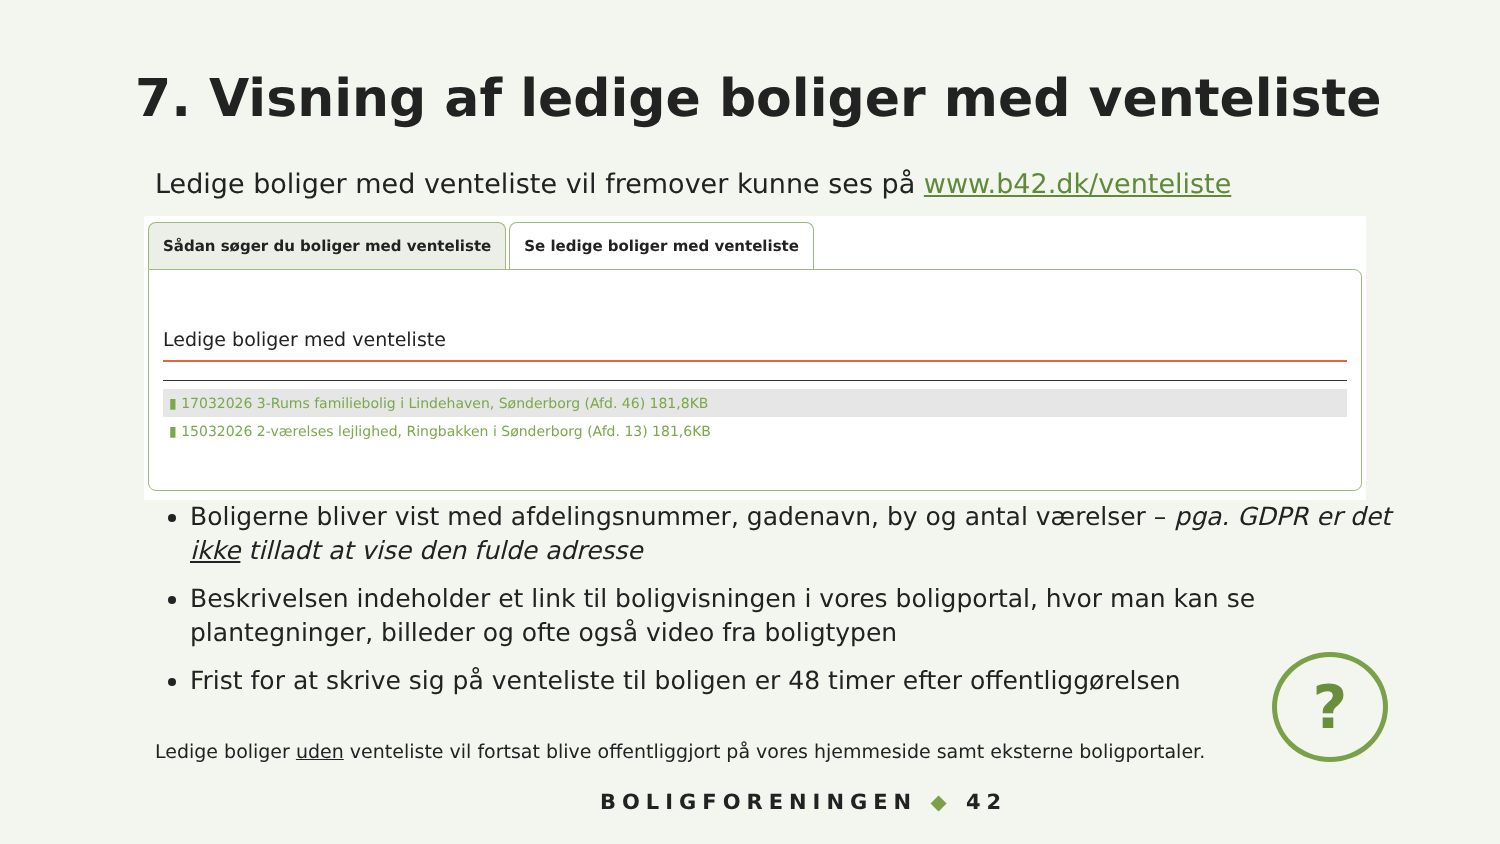7. Visning af ledige boliger med venteliste
Ledige boliger med venteliste vil fremover kunne ses på www.b42.dk/venteliste
Sådan søger du boliger med venteliste
Se ledige boliger med venteliste
Ledige boliger med venteliste
▮ 17032026 3-Rums familiebolig i Lindehaven, Sønderborg (Afd. 46) 181,8KB
▮ 15032026 2-værelses lejlighed, Ringbakken i Sønderborg (Afd. 13) 181,6KB
Boligerne bliver vist med afdelingsnummer, gadenavn, by og antal værelser – pga. GDPR er det ikke tilladt at vise den fulde adresse
Beskrivelsen indeholder et link til boligvisningen i vores boligportal, hvor man kan se plantegninger, billeder og ofte også video fra boligtypen
Frist for at skrive sig på venteliste til boligen er 48 timer efter offentliggørelsen
?
Ledige boliger uden venteliste vil fortsat blive offentliggjort på vores hjemmeside samt eksterne boligportaler.
BOLIGFORENINGEN ◆ 42